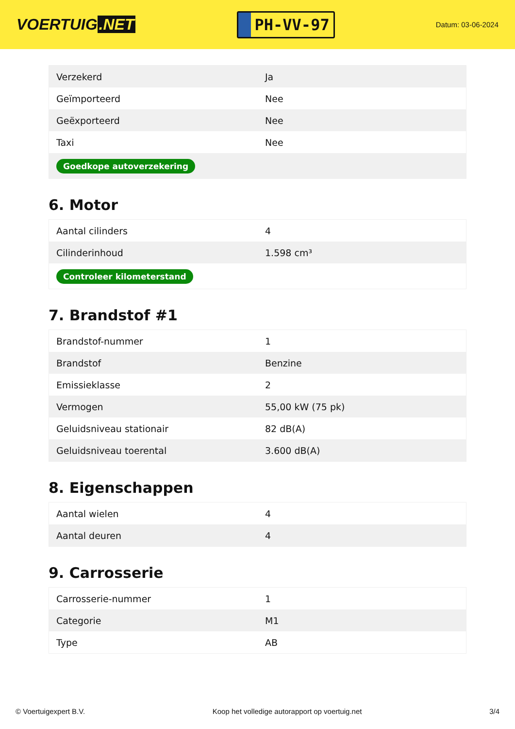VOERTUIG.NET
PH-VV-97
Datum: 03-06-2024
| Verzekerd | Ja |
| Geïmporteerd | Nee |
| Geëxporteerd | Nee |
| Taxi | Nee |
| Goedkope autoverzekering | |
6. Motor
| Aantal cilinders | 4 |
| Cilinderinhoud | 1.598 cm³ |
| Controleer kilometerstand | |
7. Brandstof #1
| Brandstof-nummer | 1 |
| Brandstof | Benzine |
| Emissieklasse | 2 |
| Vermogen | 55,00 kW (75 pk) |
| Geluidsniveau stationair | 82 dB(A) |
| Geluidsniveau toerental | 3.600 dB(A) |
8. Eigenschappen
| Aantal wielen | 4 |
| Aantal deuren | 4 |
9. Carrosserie
| Carrosserie-nummer | 1 |
| Categorie | M1 |
| Type | AB |
© Voertuigexpert B.V. Koop het volledige autorapport op voertuig.net 3/4